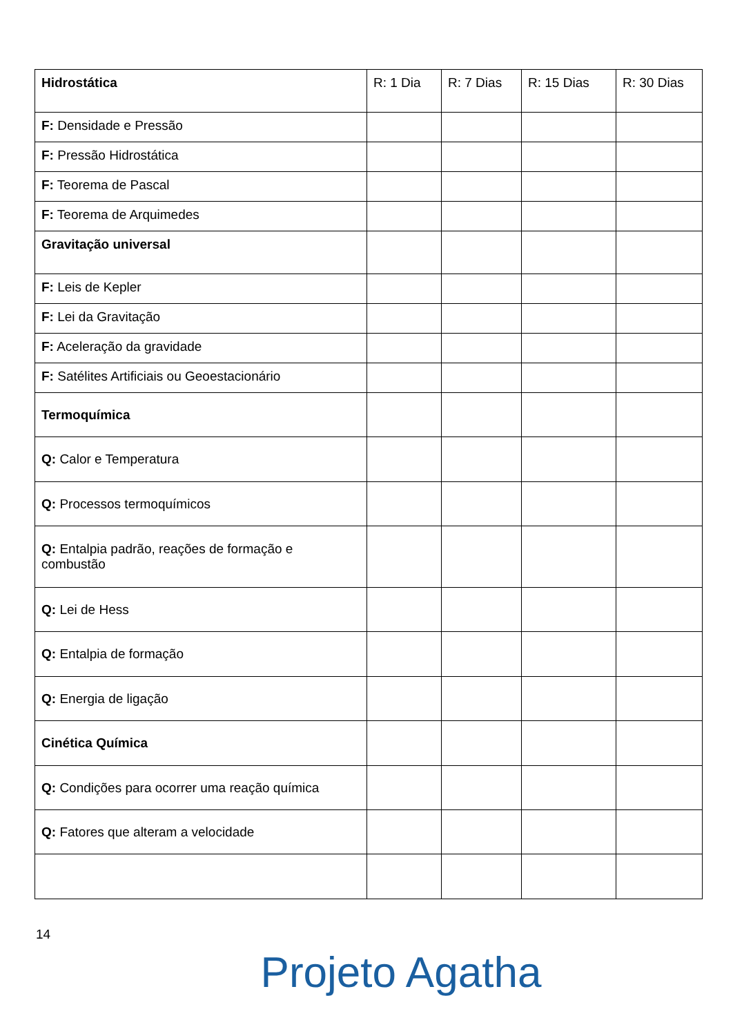| Hidrostática | R: 1 Dia | R: 7 Dias | R: 15 Dias | R: 30 Dias |
| --- | --- | --- | --- | --- |
| F: Densidade e Pressão | | | | |
| F: Pressão Hidrostática | | | | |
| F: Teorema de Pascal | | | | |
| F: Teorema de Arquimedes | | | | |
| Gravitação universal | | | | |
| F: Leis de Kepler | | | | |
| F: Lei da Gravitação | | | | |
| F: Aceleração da gravidade | | | | |
| F: Satélites Artificiais ou Geoestacionário | | | | |
| Termoquímica | | | | |
| Q: Calor e Temperatura | | | | |
| Q: Processos termoquímicos | | | | |
| Q: Entalpia padrão, reações de formação e combustão | | | | |
| Q: Lei de Hess | | | | |
| Q: Entalpia de formação | | | | |
| Q: Energia de ligação | | | | |
| Cinética Química | | | | |
| Q: Condições para ocorrer uma reação química | | | | |
| Q: Fatores que alteram a velocidade | | | | |
14
Projeto Agatha